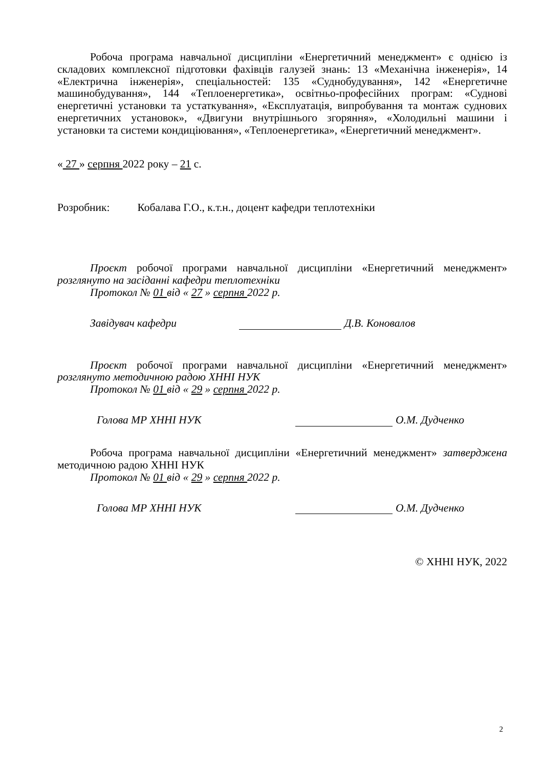Робоча програма навчальної дисципліни «Енергетичний менеджмент» є однією із складових комплексної підготовки фахівців галузей знань: 13 «Механічна інженерія», 14 «Електрична інженерія», спеціальностей: 135 «Суднобудування», 142 «Енергетичне машинобудування», 144 «Теплоенергетика», освітньо-професійних програм: «Суднові енергетичні установки та устаткування», «Експлуатація, випробування та монтаж суднових енергетичних установок», «Двигуни внутрішнього згоряння», «Холодильні машини і установки та системи кондиціювання», «Теплоенергетика», «Енергетичний менеджмент».
« 27 » серпня 2022 року – 21 с.
Розробник: Кобалава Г.О., к.т.н., доцент кафедри теплотехніки
Проєкт робочої програми навчальної дисципліни «Енергетичний менеджмент» розглянуто на засіданні кафедри теплотехніки
Протокол № 01 від « 27 » серпня 2022 р.
Завідувач кафедри Д.В. Коновалов
Проєкт робочої програми навчальної дисципліни «Енергетичний менеджмент» розглянуто методичною радою ХННІ НУК
Протокол № 01 від « 29 » серпня 2022 р.
Голова МР ХННІ НУК О.М. Дудченко
Робоча програма навчальної дисципліни «Енергетичний менеджмент» затверджена методичною радою ХННІ НУК
Протокол № 01 від « 29 » серпня 2022 р.
Голова МР ХННІ НУК О.М. Дудченко
© ХННІ НУК, 2022
2